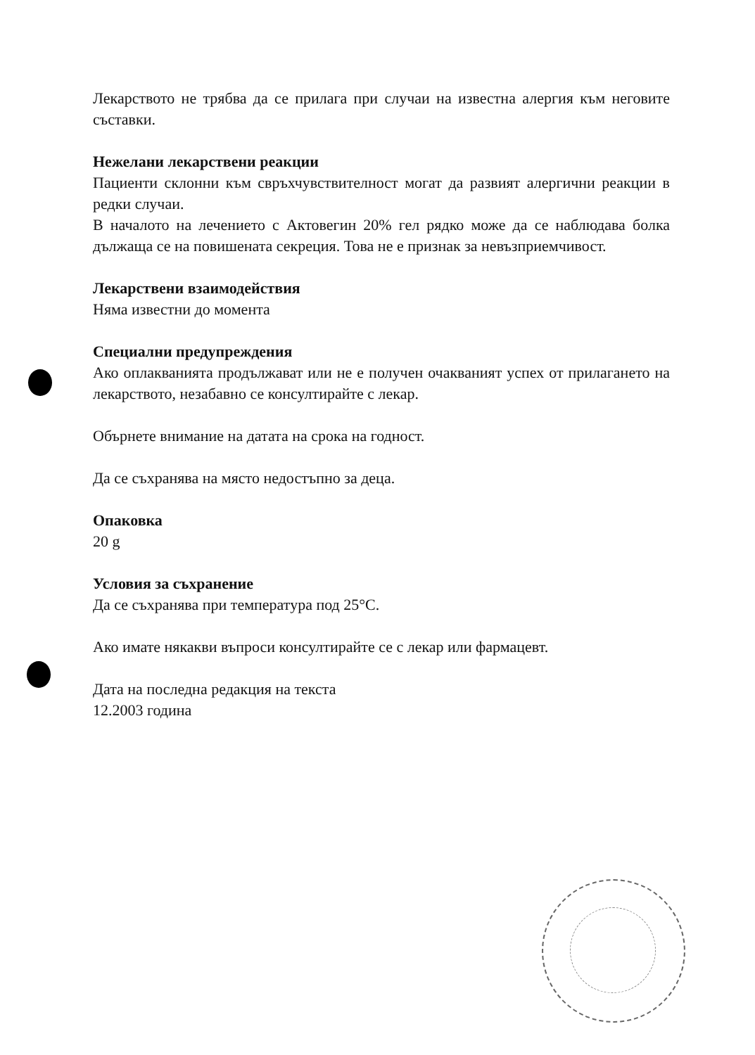Лекарството не трябва да се прилага при случаи на известна алергия към неговите съставки.
Нежелани лекарствени реакции
Пациенти склонни към свръхчувствителност могат да развият алергични реакции в редки случаи.
В началото на лечението с Актовегин 20% гел рядко може да се наблюдава болка дължаща се на повишената секреция. Това не е признак за невъзприемчивост.
Лекарствени взаимодействия
Няма известни до момента
Специални предупреждения
Ако оплакванията продължават или не е получен очакваният успех от прилагането на лекарството, незабавно се консултирайте с лекар.
Обърнете внимание на датата на срока на годност.
Да се съхранява на място недостъпно за деца.
Опаковка
20 g
Условия за съхранение
Да се съхранява при температура под 25°C.
Ако имате някакви въпроси консултирайте се с лекар или фармацевт.
Дата на последна редакция на текста
12.2003 година